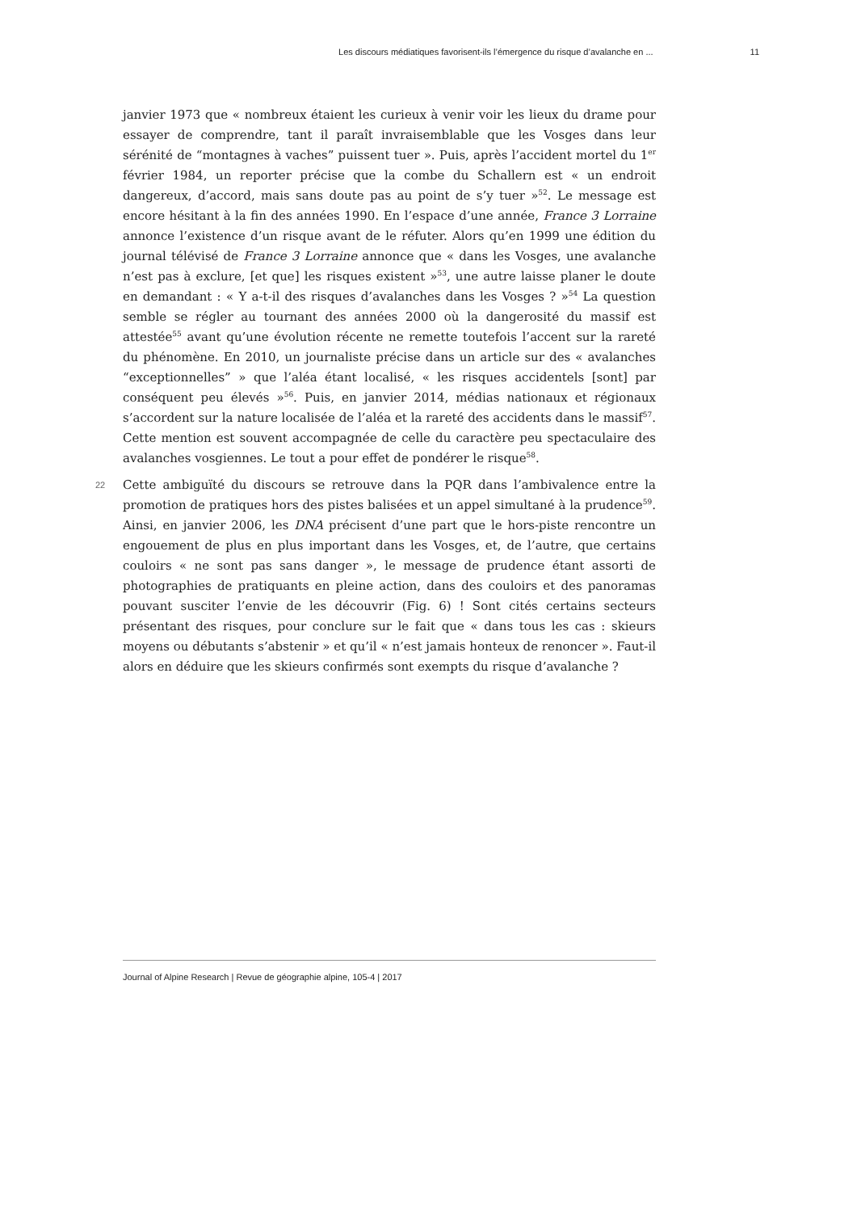Les discours médiatiques favorisent-ils l’émergence du risque d’avalanche en ... 11
janvier 1973 que « nombreux étaient les curieux à venir voir les lieux du drame pour essayer de comprendre, tant il paraît invraisemblable que les Vosges dans leur sérénité de “montagnes à vaches” puissent tuer ». Puis, après l’accident mortel du 1<sup>er</sup> février 1984, un reporter précise que la combe du Schallern est « un endroit dangereux, d’accord, mais sans doute pas au point de s’y tuer »<sup>52</sup>. Le message est encore hésitant à la fin des années 1990. En l’espace d’une année, France 3 Lorraine annonce l’existence d’un risque avant de le réfuter. Alors qu’en 1999 une édition du journal télévisé de France 3 Lorraine annonce que « dans les Vosges, une avalanche n’est pas à exclure, [et que] les risques existent »<sup>53</sup>, une autre laisse planer le doute en demandant : « Y a-t-il des risques d’avalanches dans les Vosges ? »<sup>54</sup> La question semble se régler au tournant des années 2000 où la dangerosité du massif est attestée<sup>55</sup> avant qu’une évolution récente ne remette toutefois l’accent sur la rareté du phénomène. En 2010, un journaliste précise dans un article sur des « avalanches “exceptionnelles” » que l’aléa étant localisé, « les risques accidentels [sont] par conséquent peu élevés »<sup>56</sup>. Puis, en janvier 2014, médias nationaux et régionaux s’accordent sur la nature localisée de l’aléa et la rareté des accidents dans le massif<sup>57</sup>. Cette mention est souvent accompagnée de celle du caractère peu spectaculaire des avalanches vosgiennes. Le tout a pour effet de pondérer le risque<sup>58</sup>.
22 Cette ambiguïté du discours se retrouve dans la PQR dans l’ambivalence entre la promotion de pratiques hors des pistes balisées et un appel simultané à la prudence<sup>59</sup>. Ainsi, en janvier 2006, les DNA précisent d’une part que le hors-piste rencontre un engouement de plus en plus important dans les Vosges, et, de l’autre, que certains couloirs « ne sont pas sans danger », le message de prudence étant assorti de photographies de pratiquants en pleine action, dans des couloirs et des panoramas pouvant susciter l’envie de les découvrir (Fig. 6) ! Sont cités certains secteurs présentant des risques, pour conclure sur le fait que « dans tous les cas : skieurs moyens ou débutants s’abstenir » et qu’il « n’est jamais honteux de renoncer ». Faut-il alors en déduire que les skieurs confirmés sont exempts du risque d’avalanche ?
Journal of Alpine Research | Revue de géographie alpine, 105-4 | 2017